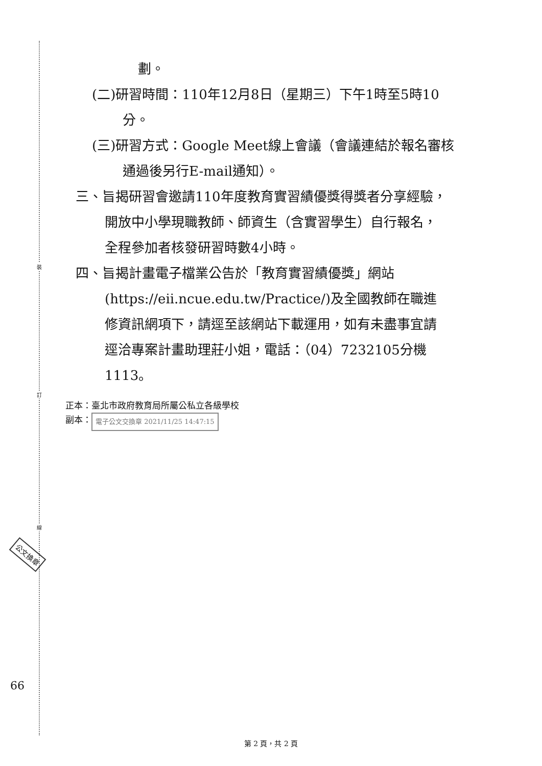裝
訂
線
公文換章
66
劃。
(二)研習時間：110年12月8日（星期三）下午1時至5時10
分。
(三)研習方式：Google Meet線上會議（會議連結於報名審核
通過後另行E-mail通知）。
三、旨揭研習會邀請110年度教育實習績優獎得獎者分享經驗，
開放中小學現職教師、師資生（含實習學生）自行報名，
全程參加者核發研習時數4小時。
四、旨揭計畫電子檔業公告於「教育實習績優獎」網站
(https://eii.ncue.edu.tw/Practice/)及全國教師在職進
修資訊網項下，請逕至該網站下載運用，如有未盡事宜請
逕洽專案計畫助理莊小姐，電話：（04）7232105分機
1113。
正本：臺北市政府教育局所屬公私立各級學校
副本： 電子公文交換章 2021/11/25 14:47:15
第 2 頁，共 2 頁